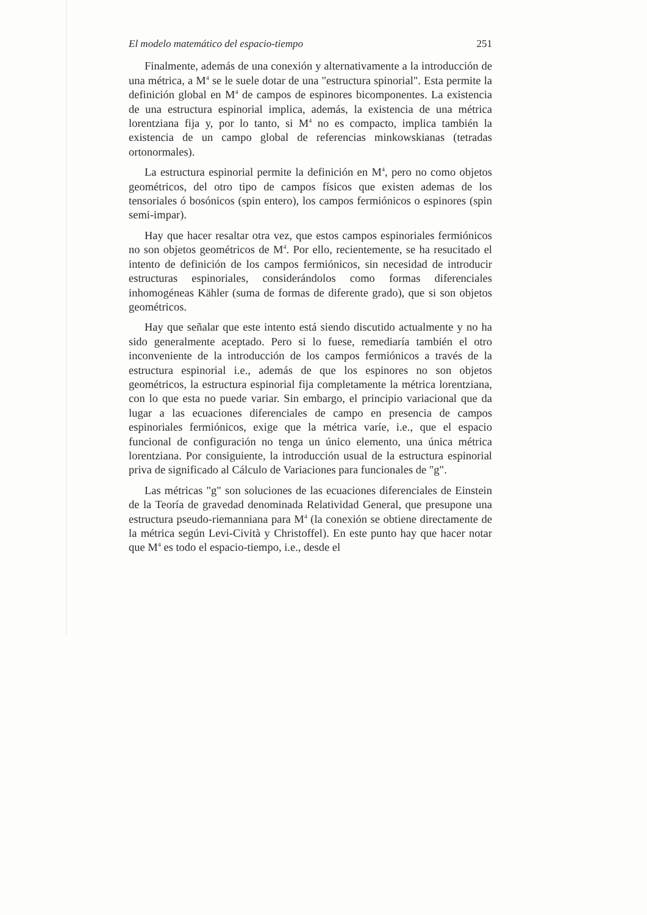El modelo matemático del espacio-tiempo 251
Finalmente, además de una conexión y alternativamente a la introducción de una métrica, a M<sup>4</sup> se le suele dotar de una "estructura spinorial". Esta permite la definición global en M<sup>4</sup> de campos de espinores bicomponentes. La existencia de una estructura espinorial implica, además, la existencia de una métrica lorentziana fija y, por lo tanto, si M<sup>4</sup> no es compacto, implica también la existencia de un campo global de referencias minkowskianas (tetradas ortonormales).
La estructura espinorial permite la definición en M<sup>4</sup>, pero no como objetos geométricos, del otro tipo de campos físicos que existen ademas de los tensoriales ó bosónicos (spin entero), los campos fermiónicos o espinores (spin semi-impar).
Hay que hacer resaltar otra vez, que estos campos espinoriales fermiónicos no son objetos geométricos de M<sup>4</sup>. Por ello, recientemente, se ha resucitado el intento de definición de los campos fermiónicos, sin necesidad de introducir estructuras espinoriales, considerándolos como formas diferenciales inhomogéneas Kähler (suma de formas de diferente grado), que si son objetos geométricos.
Hay que señalar que este intento está siendo discutido actualmente y no ha sido generalmente aceptado. Pero si lo fuese, remediaría también el otro inconveniente de la introducción de los campos fermiónicos a través de la estructura espinorial i.e., además de que los espinores no son objetos geométricos, la estructura espinorial fija completamente la métrica lorentziana, con lo que esta no puede variar. Sin embargo, el principio variacional que da lugar a las ecuaciones diferenciales de campo en presencia de campos espinoriales fermiónicos, exige que la métrica varíe, i.e., que el espacio funcional de configuración no tenga un único elemento, una única métrica lorentziana. Por consiguiente, la introducción usual de la estructura espinorial priva de significado al Cálculo de Variaciones para funcionales de "g".
Las métricas "g" son soluciones de las ecuaciones diferenciales de Einstein de la Teoría de gravedad denominada Relatividad General, que presupone una estructura pseudo-riemanniana para M<sup>4</sup> (la conexión se obtiene directamente de la métrica según Levi-Cività y Christoffel). En este punto hay que hacer notar que M<sup>4</sup> es todo el espacio-tiempo, i.e., desde el